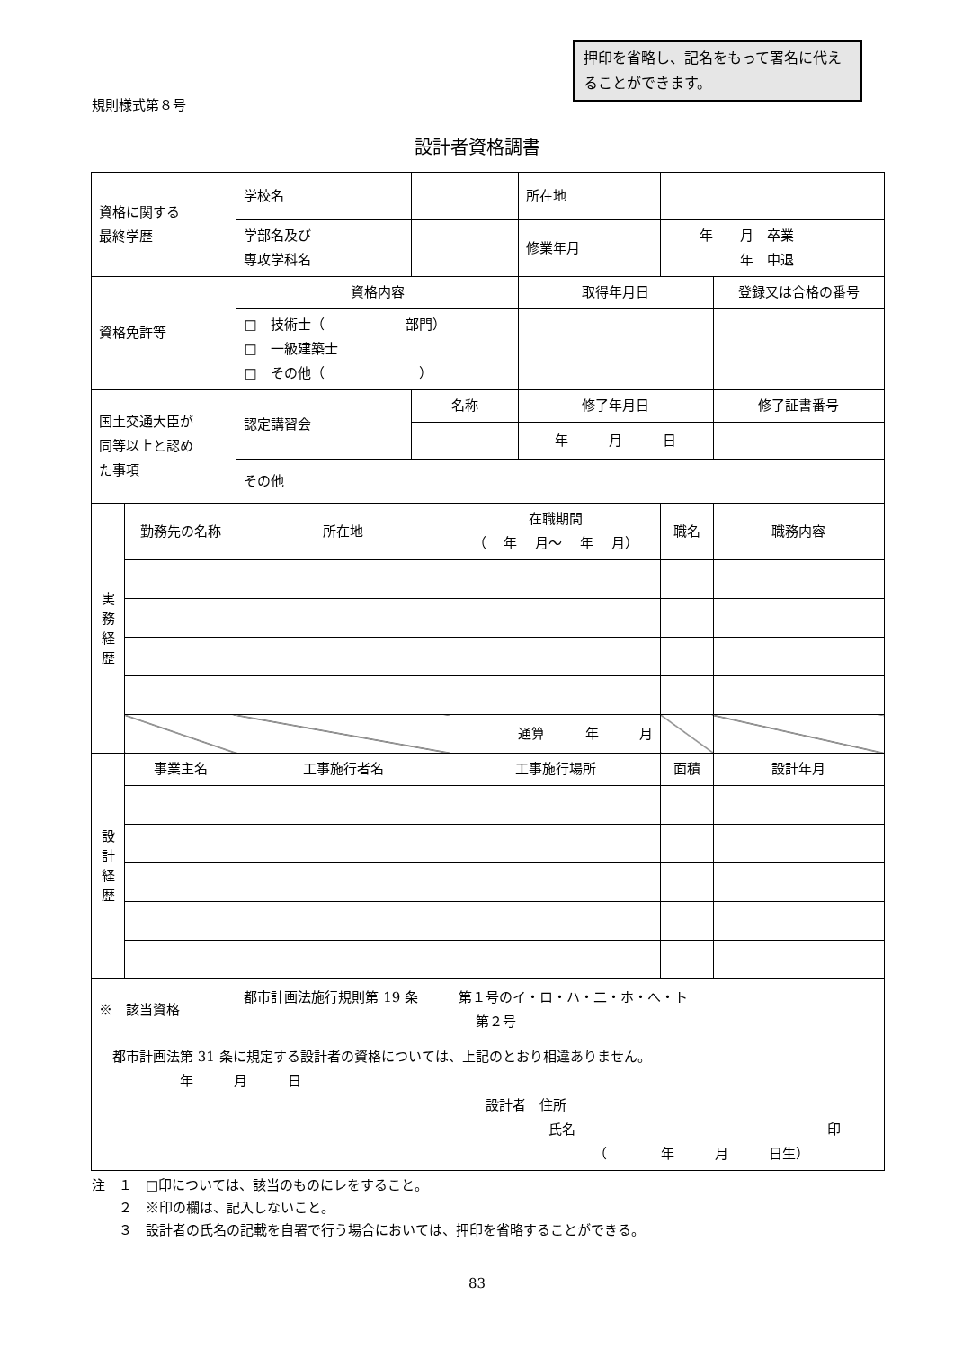押印を省略し、記名をもって署名に代えることができます。
規則様式第８号
設計者資格調書
| 資格に関する 最終学歴 | | 学校名 | | | | 所在地 | | |
| | | 学部名及び 専攻学科名 | | | | 修業年月 | 年 月 卒業 年 中退 | |
| 資格免許等 | | 資格内容 | | | 取得年月日 | | | 登録又は合格の番号 |
| | | □ 技術士（ 部門） □ 一級建築士 □ その他（ ） | | | | | | |
| 国土交通大臣が 同等以上と認め た事項 | | 認定講習会 | 名称 | | 修了年月日 | | | 修了証書番号 |
| | | | | | 年 月 日 | | | |
| | | その他 | | | | | | |
| 実 務 経 歴 | 勤務先の名称 | 所在地 | | 在職期間 （ 年 月～ 年 月） | | | 職名 | 職務内容 |
| | | | | 通算 年 月 | | | | |
| 設 計 経 歴 | 事業主名 | 工事施行者名 | | 工事施行場所 | | | 面積 | 設計年月 |
| ※ 該当資格 | | 都市計画法施行規則第 19 条 第１号のイ・ロ・ハ・二・ホ・へ・ト 第２号 | | | | | | |
| 都市計画法第 31 条に規定する設計者の資格については、上記のとおり相違ありません。 年 月 日 設計者 住所 氏名 印 （ 年 月 日生） | | | | | | | | |
注　１　□印については、該当のものにレをすること。
　　２　※印の欄は、記入しないこと。
　　３　設計者の氏名の記載を自署で行う場合においては、押印を省略することができる。
83